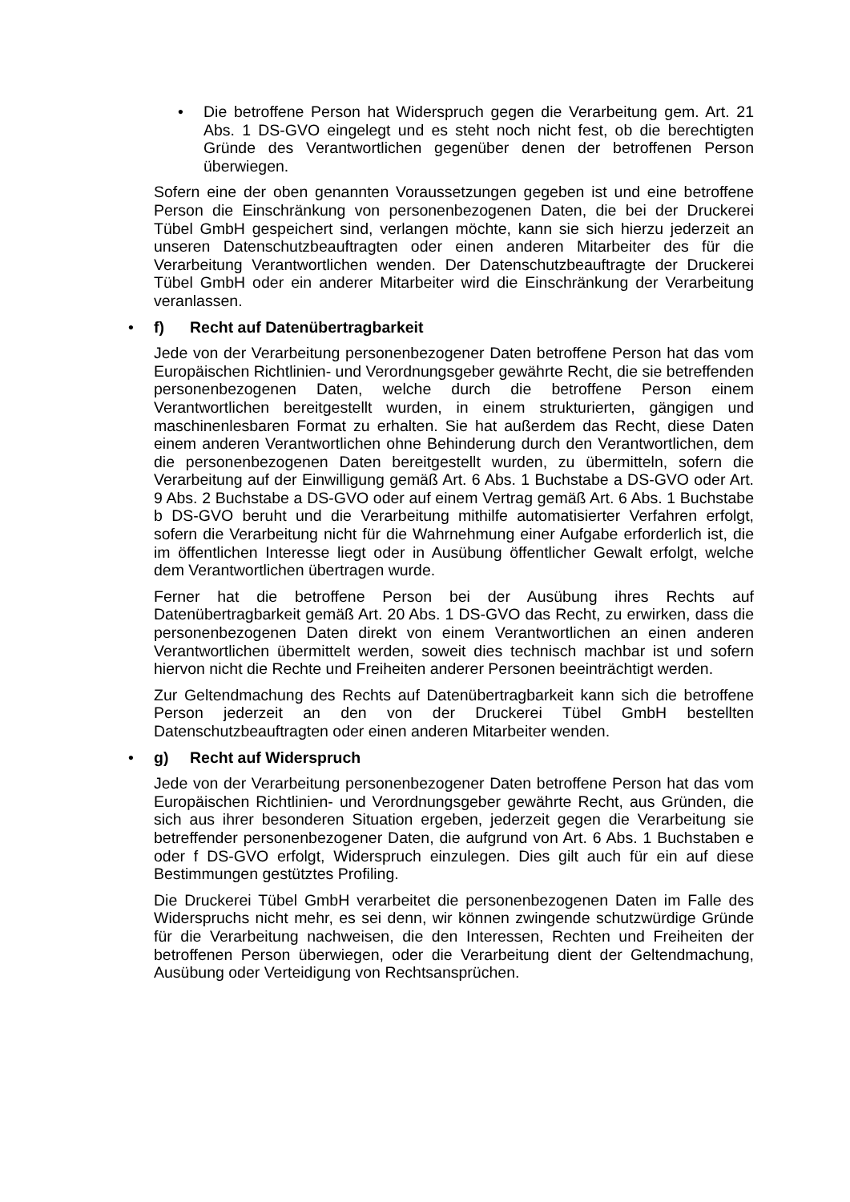• Die betroffene Person hat Widerspruch gegen die Verarbeitung gem. Art. 21 Abs. 1 DS-GVO eingelegt und es steht noch nicht fest, ob die berechtigten Gründe des Verantwortlichen gegenüber denen der betroffenen Person überwiegen.
Sofern eine der oben genannten Voraussetzungen gegeben ist und eine betroffene Person die Einschränkung von personenbezogenen Daten, die bei der Druckerei Tübel GmbH gespeichert sind, verlangen möchte, kann sie sich hierzu jederzeit an unseren Datenschutzbeauftragten oder einen anderen Mitarbeiter des für die Verarbeitung Verantwortlichen wenden. Der Datenschutzbeauftragte der Druckerei Tübel GmbH oder ein anderer Mitarbeiter wird die Einschränkung der Verarbeitung veranlassen.
• f) Recht auf Datenübertragbarkeit
Jede von der Verarbeitung personenbezogener Daten betroffene Person hat das vom Europäischen Richtlinien- und Verordnungsgeber gewährte Recht, die sie betreffenden personenbezogenen Daten, welche durch die betroffene Person einem Verantwortlichen bereitgestellt wurden, in einem strukturierten, gängigen und maschinenlesbaren Format zu erhalten. Sie hat außerdem das Recht, diese Daten einem anderen Verantwortlichen ohne Behinderung durch den Verantwortlichen, dem die personenbezogenen Daten bereitgestellt wurden, zu übermitteln, sofern die Verarbeitung auf der Einwilligung gemäß Art. 6 Abs. 1 Buchstabe a DS-GVO oder Art. 9 Abs. 2 Buchstabe a DS-GVO oder auf einem Vertrag gemäß Art. 6 Abs. 1 Buchstabe b DS-GVO beruht und die Verarbeitung mithilfe automatisierter Verfahren erfolgt, sofern die Verarbeitung nicht für die Wahrnehmung einer Aufgabe erforderlich ist, die im öffentlichen Interesse liegt oder in Ausübung öffentlicher Gewalt erfolgt, welche dem Verantwortlichen übertragen wurde.
Ferner hat die betroffene Person bei der Ausübung ihres Rechts auf Datenübertragbarkeit gemäß Art. 20 Abs. 1 DS-GVO das Recht, zu erwirken, dass die personenbezogenen Daten direkt von einem Verantwortlichen an einen anderen Verantwortlichen übermittelt werden, soweit dies technisch machbar ist und sofern hiervon nicht die Rechte und Freiheiten anderer Personen beeinträchtigt werden.
Zur Geltendmachung des Rechts auf Datenübertragbarkeit kann sich die betroffene Person jederzeit an den von der Druckerei Tübel GmbH bestellten Datenschutzbeauftragten oder einen anderen Mitarbeiter wenden.
• g) Recht auf Widerspruch
Jede von der Verarbeitung personenbezogener Daten betroffene Person hat das vom Europäischen Richtlinien- und Verordnungsgeber gewährte Recht, aus Gründen, die sich aus ihrer besonderen Situation ergeben, jederzeit gegen die Verarbeitung sie betreffender personenbezogener Daten, die aufgrund von Art. 6 Abs. 1 Buchstaben e oder f DS-GVO erfolgt, Widerspruch einzulegen. Dies gilt auch für ein auf diese Bestimmungen gestütztes Profiling.
Die Druckerei Tübel GmbH verarbeitet die personenbezogenen Daten im Falle des Widerspruchs nicht mehr, es sei denn, wir können zwingende schutzwürdige Gründe für die Verarbeitung nachweisen, die den Interessen, Rechten und Freiheiten der betroffenen Person überwiegen, oder die Verarbeitung dient der Geltendmachung, Ausübung oder Verteidigung von Rechtsansprüchen.